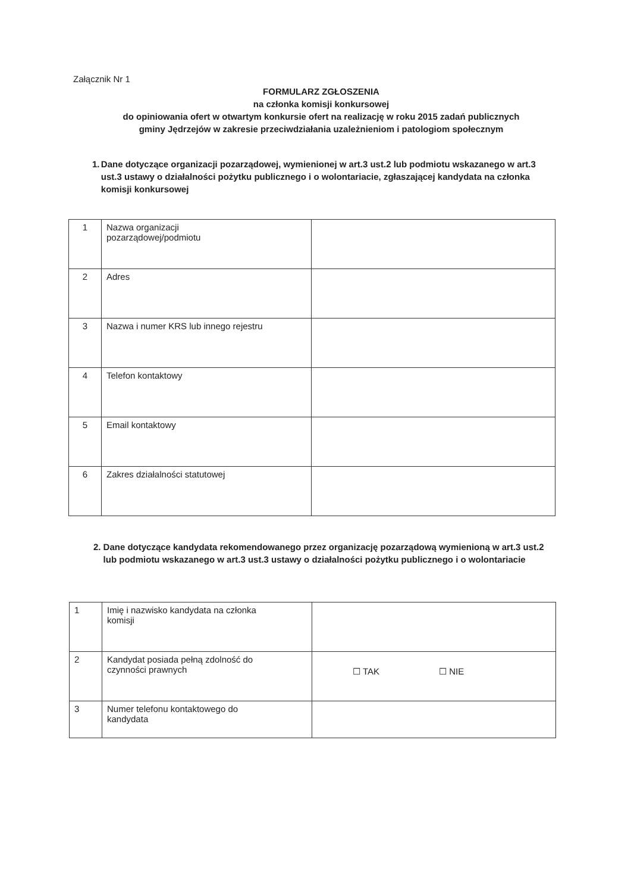Załącznik Nr 1
FORMULARZ ZGŁOSZENIA
na członka komisji konkursowej
do opiniowania ofert w otwartym konkursie ofert na realizację w roku 2015 zadań publicznych
gminy Jędrzejów w zakresie przeciwdziałania uzależnieniom i patologiom społecznym
1. Dane dotyczące organizacji pozarządowej, wymienionej w art.3 ust.2 lub podmiotu wskazanego w art.3 ust.3 ustawy o działalności pożytku publicznego i o wolontariacie, zgłaszającej kandydata na członka komisji konkursowej
| 1 | Nazwa organizacji pozarządowej/podmiotu | |
| 2 | Adres | |
| 3 | Nazwa i numer KRS lub innego rejestru | |
| 4 | Telefon kontaktowy | |
| 5 | Email kontaktowy | |
| 6 | Zakres działalności statutowej | |
2. Dane dotyczące kandydata rekomendowanego przez organizację pozarządową wymienioną w art.3 ust.2 lub podmiotu wskazanego w art.3 ust.3 ustawy o działalności pożytku publicznego i o wolontariacie
| 1 | Imię i nazwisko kandydata na członka komisji | |
| 2 | Kandydat posiada pełną zdolność do czynności prawnych | ☐ TAK ☐ NIE |
| 3 | Numer telefonu kontaktowego do kandydata | |